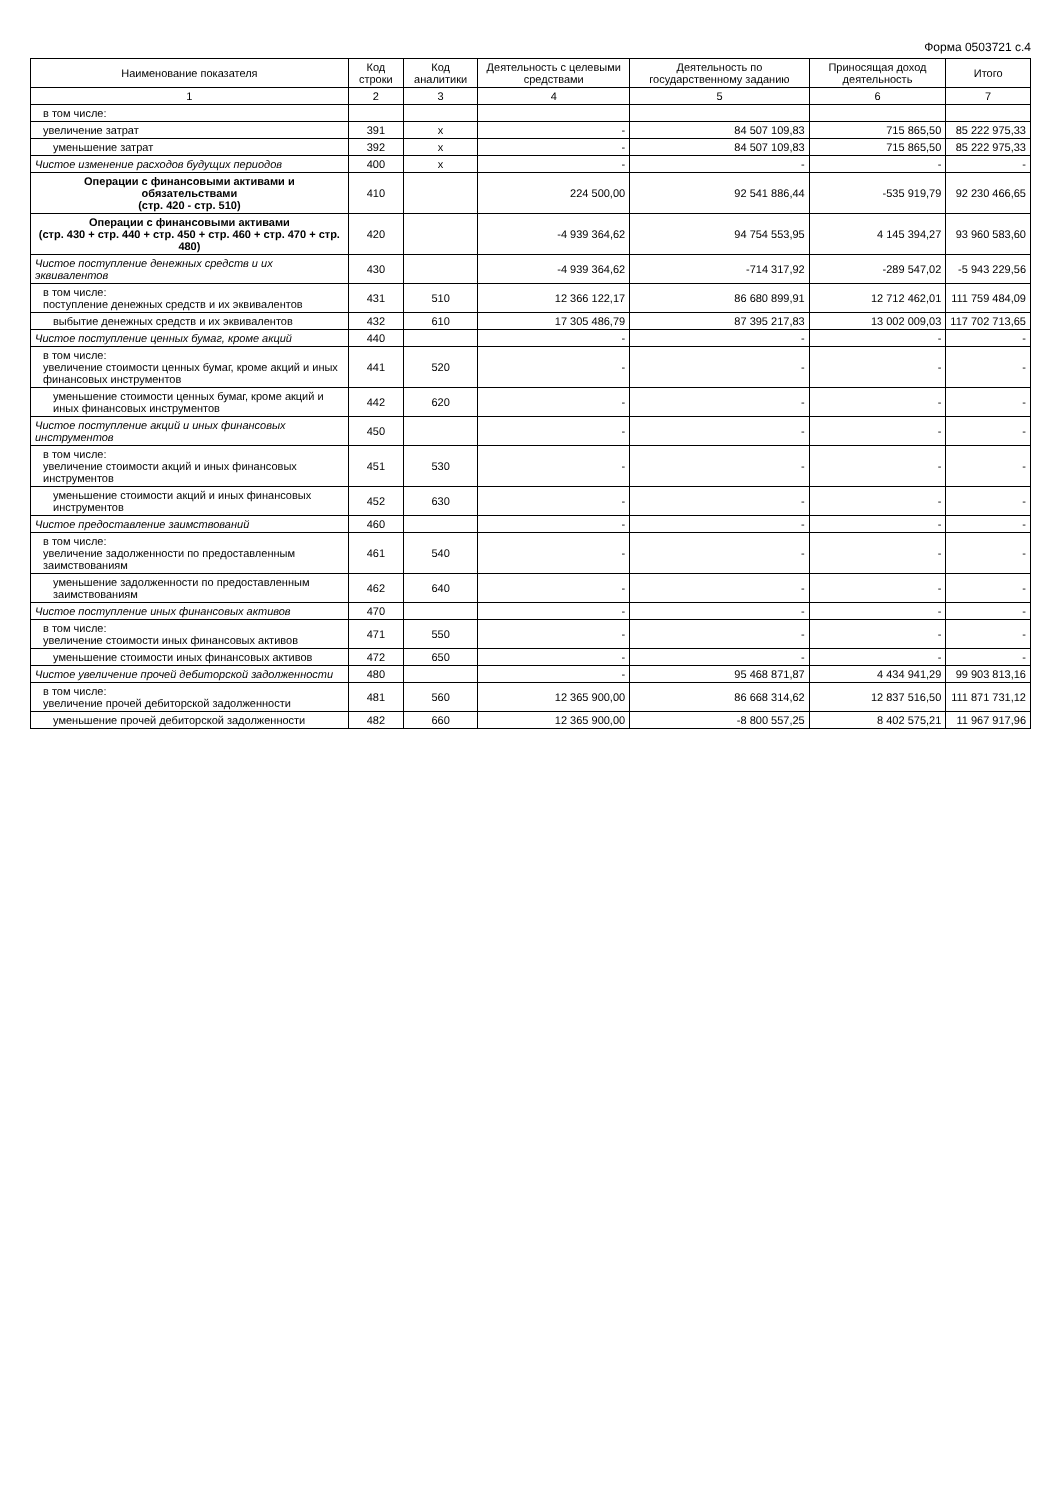Форма 0503721 с.4
| Наименование показателя | Код строки | Код аналитики | Деятельность с целевыми средствами | Деятельность по государственному заданию | Приносящая доход деятельность | Итого |
| --- | --- | --- | --- | --- | --- | --- |
| 1 | 2 | 3 | 4 | 5 | 6 | 7 |
| в том числе: | | | | | | |
| увеличение затрат | 391 | x | - | 84 507 109,83 | 715 865,50 | 85 222 975,33 |
| уменьшение затрат | 392 | x | - | 84 507 109,83 | 715 865,50 | 85 222 975,33 |
| Чистое изменение расходов будущих периодов | 400 | x | - | - | - | - |
| Операции с финансовыми активами и обязательствами (стр. 420 - стр. 510) | 410 | | 224 500,00 | 92 541 886,44 | -535 919,79 | 92 230 466,65 |
| Операции с финансовыми активами (стр. 430 + стр. 440 + стр. 450 + стр. 460 + стр. 470 + стр. 480) | 420 | | -4 939 364,62 | 94 754 553,95 | 4 145 394,27 | 93 960 583,60 |
| Чистое поступление денежных средств и их эквивалентов | 430 | | -4 939 364,62 | -714 317,92 | -289 547,02 | -5 943 229,56 |
| в том числе: поступление денежных средств и их эквивалентов | 431 | 510 | 12 366 122,17 | 86 680 899,91 | 12 712 462,01 | 111 759 484,09 |
| выбытие денежных средств и их эквивалентов | 432 | 610 | 17 305 486,79 | 87 395 217,83 | 13 002 009,03 | 117 702 713,65 |
| Чистое поступление ценных бумаг, кроме акций | 440 | | - | - | - | - |
| в том числе: увеличение стоимости ценных бумаг, кроме акций и иных финансовых инструментов | 441 | 520 | - | - | - | - |
| уменьшение стоимости ценных бумаг, кроме акций и иных финансовых инструментов | 442 | 620 | - | - | - | - |
| Чистое поступление акций и иных финансовых инструментов | 450 | | - | - | - | - |
| в том числе: увеличение стоимости акций и иных финансовых инструментов | 451 | 530 | - | - | - | - |
| уменьшение стоимости акций и иных финансовых инструментов | 452 | 630 | - | - | - | - |
| Чистое предоставление заимствований | 460 | | - | - | - | - |
| в том числе: увеличение задолженности по предоставленным заимствованиям | 461 | 540 | - | - | - | - |
| уменьшение задолженности по предоставленным заимствованиям | 462 | 640 | - | - | - | - |
| Чистое поступление иных финансовых активов | 470 | | - | - | - | - |
| в том числе: увеличение стоимости иных финансовых активов | 471 | 550 | - | - | - | - |
| уменьшение стоимости иных финансовых активов | 472 | 650 | - | - | - | - |
| Чистое увеличение прочей дебиторской задолженности | 480 | | - | 95 468 871,87 | 4 434 941,29 | 99 903 813,16 |
| в том числе: увеличение прочей дебиторской задолженности | 481 | 560 | 12 365 900,00 | 86 668 314,62 | 12 837 516,50 | 111 871 731,12 |
| уменьшение прочей дебиторской задолженности | 482 | 660 | 12 365 900,00 | -8 800 557,25 | 8 402 575,21 | 11 967 917,96 |